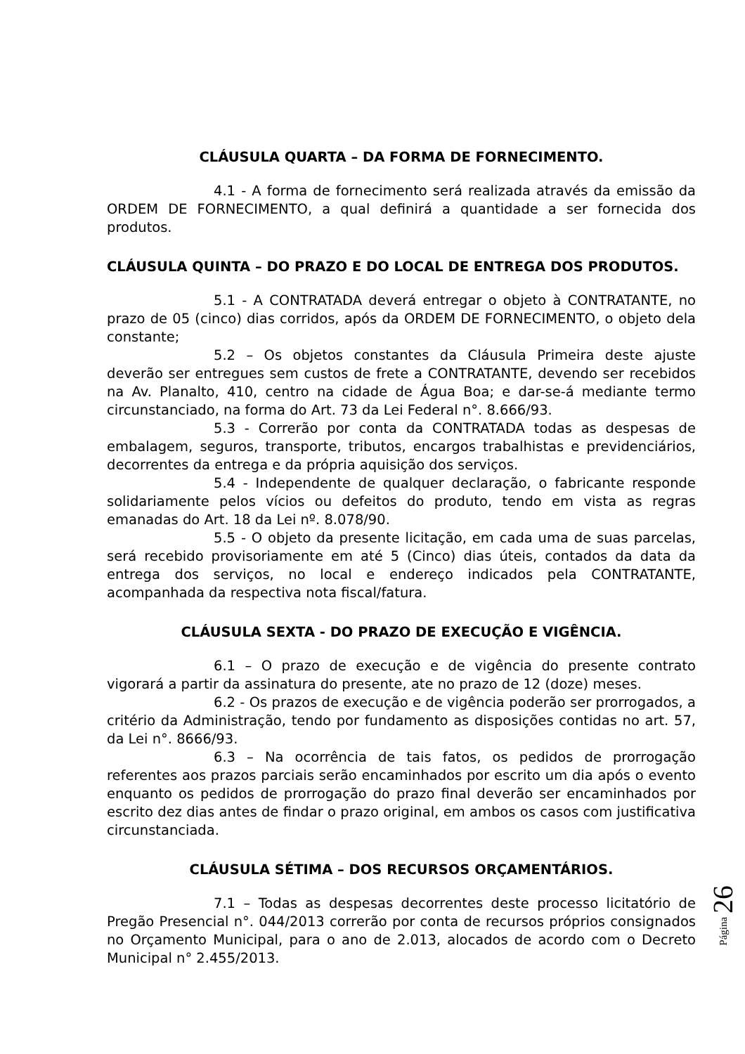CLÁUSULA QUARTA – DA FORMA DE FORNECIMENTO.
4.1 - A forma de fornecimento será realizada através da emissão da ORDEM DE FORNECIMENTO, a qual definirá a quantidade a ser fornecida dos produtos.
CLÁUSULA QUINTA – DO PRAZO E DO LOCAL DE ENTREGA DOS PRODUTOS.
5.1 - A CONTRATADA deverá entregar o objeto à CONTRATANTE, no prazo de 05 (cinco) dias corridos, após da ORDEM DE FORNECIMENTO, o objeto dela constante;
5.2 – Os objetos constantes da Cláusula Primeira deste ajuste deverão ser entregues sem custos de frete a CONTRATANTE, devendo ser recebidos na Av. Planalto, 410, centro na cidade de Água Boa; e dar-se-á mediante termo circunstanciado, na forma do Art. 73 da Lei Federal n°. 8.666/93.
5.3 - Correrão por conta da CONTRATADA todas as despesas de embalagem, seguros, transporte, tributos, encargos trabalhistas e previdenciários, decorrentes da entrega e da própria aquisição dos serviços.
5.4 - Independente de qualquer declaração, o fabricante responde solidariamente pelos vícios ou defeitos do produto, tendo em vista as regras emanadas do Art. 18 da Lei nº. 8.078/90.
5.5 - O objeto da presente licitação, em cada uma de suas parcelas, será recebido provisoriamente em até 5 (Cinco) dias úteis, contados da data da entrega dos serviços, no local e endereço indicados pela CONTRATANTE, acompanhada da respectiva nota fiscal/fatura.
CLÁUSULA SEXTA - DO PRAZO DE EXECUÇÃO E VIGÊNCIA.
6.1 – O prazo de execução e de vigência do presente contrato vigorará a partir da assinatura do presente, ate no prazo de 12 (doze) meses.
6.2 - Os prazos de execução e de vigência poderão ser prorrogados, a critério da Administração, tendo por fundamento as disposições contidas no art. 57, da Lei n°. 8666/93.
6.3 – Na ocorrência de tais fatos, os pedidos de prorrogação referentes aos prazos parciais serão encaminhados por escrito um dia após o evento enquanto os pedidos de prorrogação do prazo final deverão ser encaminhados por escrito dez dias antes de findar o prazo original, em ambos os casos com justificativa circunstanciada.
CLÁUSULA SÉTIMA – DOS RECURSOS ORÇAMENTÁRIOS.
7.1 – Todas as despesas decorrentes deste processo licitatório de Pregão Presencial n°. 044/2013 correrão por conta de recursos próprios consignados no Orçamento Municipal, para o ano de 2.013, alocados de acordo com o Decreto Municipal n° 2.455/2013.
Página 26